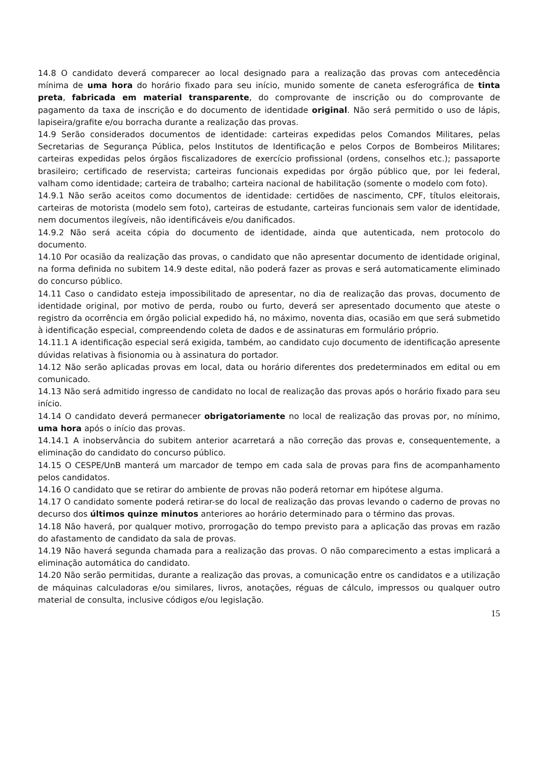14.8 O candidato deverá comparecer ao local designado para a realização das provas com antecedência mínima de uma hora do horário fixado para seu início, munido somente de caneta esferográfica de tinta preta, fabricada em material transparente, do comprovante de inscrição ou do comprovante de pagamento da taxa de inscrição e do documento de identidade original. Não será permitido o uso de lápis, lapiseira/grafite e/ou borracha durante a realização das provas.
14.9 Serão considerados documentos de identidade: carteiras expedidas pelos Comandos Militares, pelas Secretarias de Segurança Pública, pelos Institutos de Identificação e pelos Corpos de Bombeiros Militares; carteiras expedidas pelos órgãos fiscalizadores de exercício profissional (ordens, conselhos etc.); passaporte brasileiro; certificado de reservista; carteiras funcionais expedidas por órgão público que, por lei federal, valham como identidade; carteira de trabalho; carteira nacional de habilitação (somente o modelo com foto).
14.9.1 Não serão aceitos como documentos de identidade: certidões de nascimento, CPF, títulos eleitorais, carteiras de motorista (modelo sem foto), carteiras de estudante, carteiras funcionais sem valor de identidade, nem documentos ilegíveis, não identificáveis e/ou danificados.
14.9.2 Não será aceita cópia do documento de identidade, ainda que autenticada, nem protocolo do documento.
14.10 Por ocasião da realização das provas, o candidato que não apresentar documento de identidade original, na forma definida no subitem 14.9 deste edital, não poderá fazer as provas e será automaticamente eliminado do concurso público.
14.11 Caso o candidato esteja impossibilitado de apresentar, no dia de realização das provas, documento de identidade original, por motivo de perda, roubo ou furto, deverá ser apresentado documento que ateste o registro da ocorrência em órgão policial expedido há, no máximo, noventa dias, ocasião em que será submetido à identificação especial, compreendendo coleta de dados e de assinaturas em formulário próprio.
14.11.1 A identificação especial será exigida, também, ao candidato cujo documento de identificação apresente dúvidas relativas à fisionomia ou à assinatura do portador.
14.12 Não serão aplicadas provas em local, data ou horário diferentes dos predeterminados em edital ou em comunicado.
14.13 Não será admitido ingresso de candidato no local de realização das provas após o horário fixado para seu início.
14.14 O candidato deverá permanecer obrigatoriamente no local de realização das provas por, no mínimo, uma hora após o início das provas.
14.14.1 A inobservância do subitem anterior acarretará a não correção das provas e, consequentemente, a eliminação do candidato do concurso público.
14.15 O CESPE/UnB manterá um marcador de tempo em cada sala de provas para fins de acompanhamento pelos candidatos.
14.16 O candidato que se retirar do ambiente de provas não poderá retornar em hipótese alguma.
14.17 O candidato somente poderá retirar-se do local de realização das provas levando o caderno de provas no decurso dos últimos quinze minutos anteriores ao horário determinado para o término das provas.
14.18 Não haverá, por qualquer motivo, prorrogação do tempo previsto para a aplicação das provas em razão do afastamento de candidato da sala de provas.
14.19 Não haverá segunda chamada para a realização das provas. O não comparecimento a estas implicará a eliminação automática do candidato.
14.20 Não serão permitidas, durante a realização das provas, a comunicação entre os candidatos e a utilização de máquinas calculadoras e/ou similares, livros, anotações, réguas de cálculo, impressos ou qualquer outro material de consulta, inclusive códigos e/ou legislação.
15